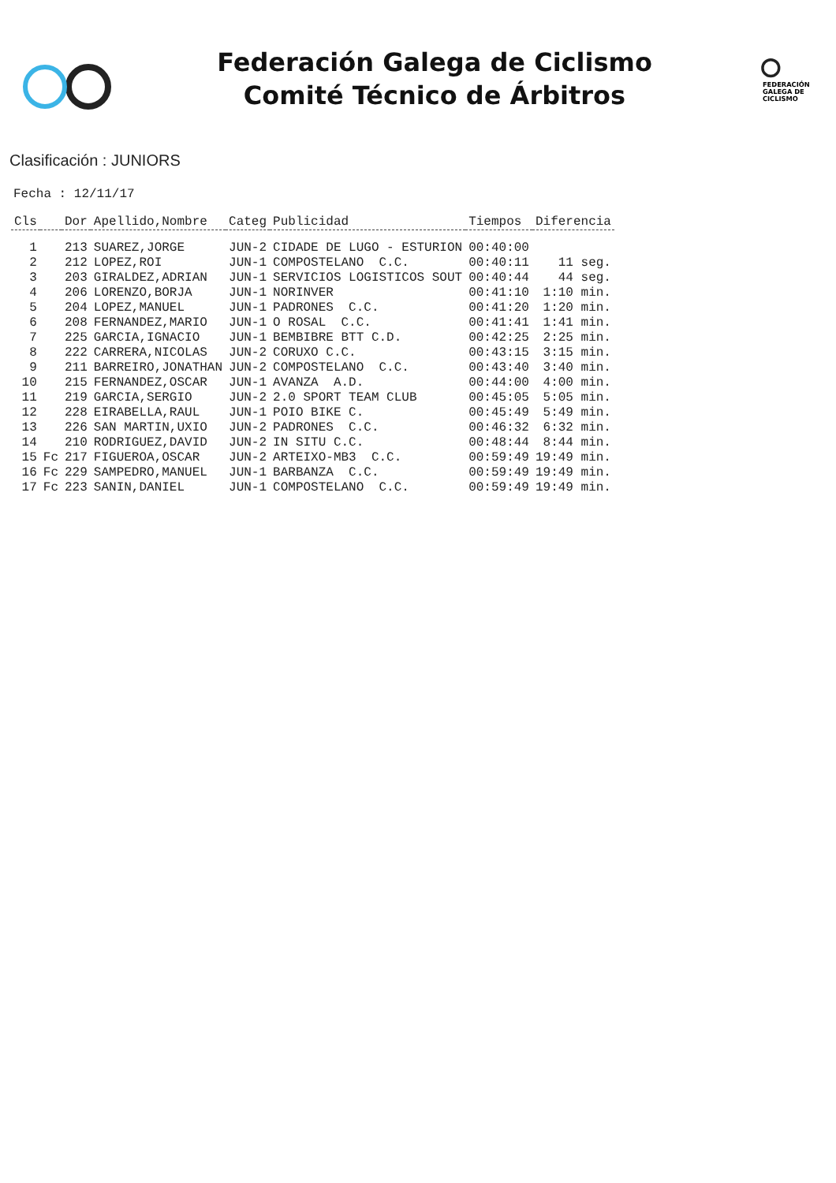Federación Galega de Ciclismo
Comité Técnico de Árbitros
FEDERACIÓN
GALEGA DE
CICLISMO
Clasificación : JUNIORS
Fecha : 12/11/17
| Cls | | Dor | Apellido,Nombre | Categ | Publicidad | Tiempos | Diferencia |
| --- | --- | --- | --- | --- | --- | --- | --- |
| 1 | | 213 | SUAREZ,JORGE | JUN-2 | CIDADE DE LUGO - ESTURION | 00:40:00 | |
| 2 | | 212 | LOPEZ,ROI | JUN-1 | COMPOSTELANO C.C. | 00:40:11 | 11 seg. |
| 3 | | 203 | GIRALDEZ,ADRIAN | JUN-1 | SERVICIOS LOGISTICOS SOUT | 00:40:44 | 44 seg. |
| 4 | | 206 | LORENZO,BORJA | JUN-1 | NORINVER | 00:41:10 | 1:10 min. |
| 5 | | 204 | LOPEZ,MANUEL | JUN-1 | PADRONES C.C. | 00:41:20 | 1:20 min. |
| 6 | | 208 | FERNANDEZ,MARIO | JUN-1 | O ROSAL C.C. | 00:41:41 | 1:41 min. |
| 7 | | 225 | GARCIA,IGNACIO | JUN-1 | BEMBIBRE BTT C.D. | 00:42:25 | 2:25 min. |
| 8 | | 222 | CARRERA,NICOLAS | JUN-2 | CORUXO C.C. | 00:43:15 | 3:15 min. |
| 9 | | 211 | BARREIRO,JONATHAN | JUN-2 | COMPOSTELANO C.C. | 00:43:40 | 3:40 min. |
| 10 | | 215 | FERNANDEZ,OSCAR | JUN-1 | AVANZA A.D. | 00:44:00 | 4:00 min. |
| 11 | | 219 | GARCIA,SERGIO | JUN-2 | 2.0 SPORT TEAM CLUB | 00:45:05 | 5:05 min. |
| 12 | | 228 | EIRABELLA,RAUL | JUN-1 | POIO BIKE C. | 00:45:49 | 5:49 min. |
| 13 | | 226 | SAN MARTIN,UXIO | JUN-2 | PADRONES C.C. | 00:46:32 | 6:32 min. |
| 14 | | 210 | RODRIGUEZ,DAVID | JUN-2 | IN SITU C.C. | 00:48:44 | 8:44 min. |
| 15 | Fc | 217 | FIGUEROA,OSCAR | JUN-2 | ARTEIXO-MB3 C.C. | 00:59:49 | 19:49 min. |
| 16 | Fc | 229 | SAMPEDRO,MANUEL | JUN-1 | BARBANZA C.C. | 00:59:49 | 19:49 min. |
| 17 | Fc | 223 | SANIN,DANIEL | JUN-1 | COMPOSTELANO C.C. | 00:59:49 | 19:49 min. |